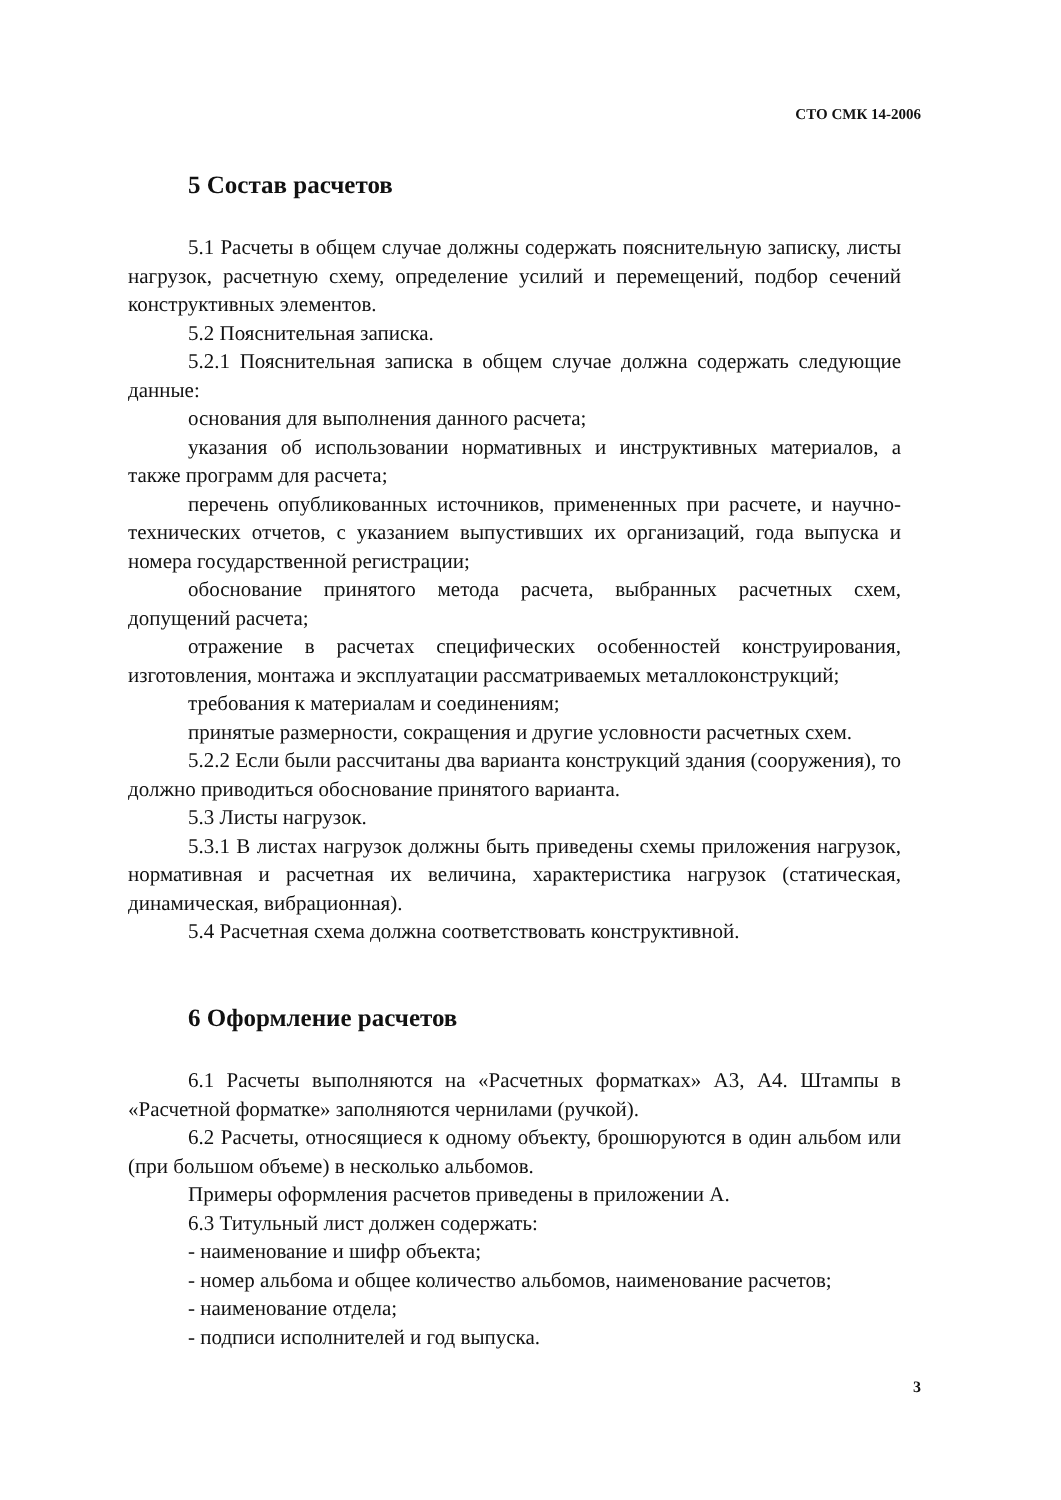СТО СМК 14-2006
5 Состав расчетов
5.1 Расчеты в общем случае должны содержать пояснительную записку, листы нагрузок, расчетную схему, определение усилий и перемещений, подбор сечений конструктивных элементов.
5.2 Пояснительная записка.
5.2.1 Пояснительная записка в общем случае должна содержать следующие данные:
основания для выполнения данного расчета;
указания об использовании нормативных и инструктивных материалов, а также программ для расчета;
перечень опубликованных источников, примененных при расчете, и научно-технических отчетов, с указанием выпустивших их организаций, года выпуска и номера государственной регистрации;
обоснование принятого метода расчета, выбранных расчетных схем, допущений расчета;
отражение в расчетах специфических особенностей конструирования, изготовления, монтажа и эксплуатации рассматриваемых металлоконструкций;
требования к материалам и соединениям;
принятые размерности, сокращения и другие условности расчетных схем.
5.2.2 Если были рассчитаны два варианта конструкций здания (сооружения), то должно приводиться обоснование принятого варианта.
5.3 Листы нагрузок.
5.3.1 В листах нагрузок должны быть приведены схемы приложения нагрузок, нормативная и расчетная их величина, характеристика нагрузок (статическая, динамическая, вибрационная).
5.4 Расчетная схема должна соответствовать конструктивной.
6 Оформление расчетов
6.1 Расчеты выполняются на «Расчетных форматках» А3, А4. Штампы в «Расчетной форматке» заполняются чернилами (ручкой).
6.2 Расчеты, относящиеся к одному объекту, брошюруются в один альбом или (при большом объеме) в несколько альбомов.
Примеры оформления расчетов приведены в приложении А.
6.3 Титульный лист должен содержать:
- наименование и шифр объекта;
- номер альбома и общее количество альбомов, наименование расчетов;
- наименование отдела;
- подписи исполнителей и год выпуска.
3